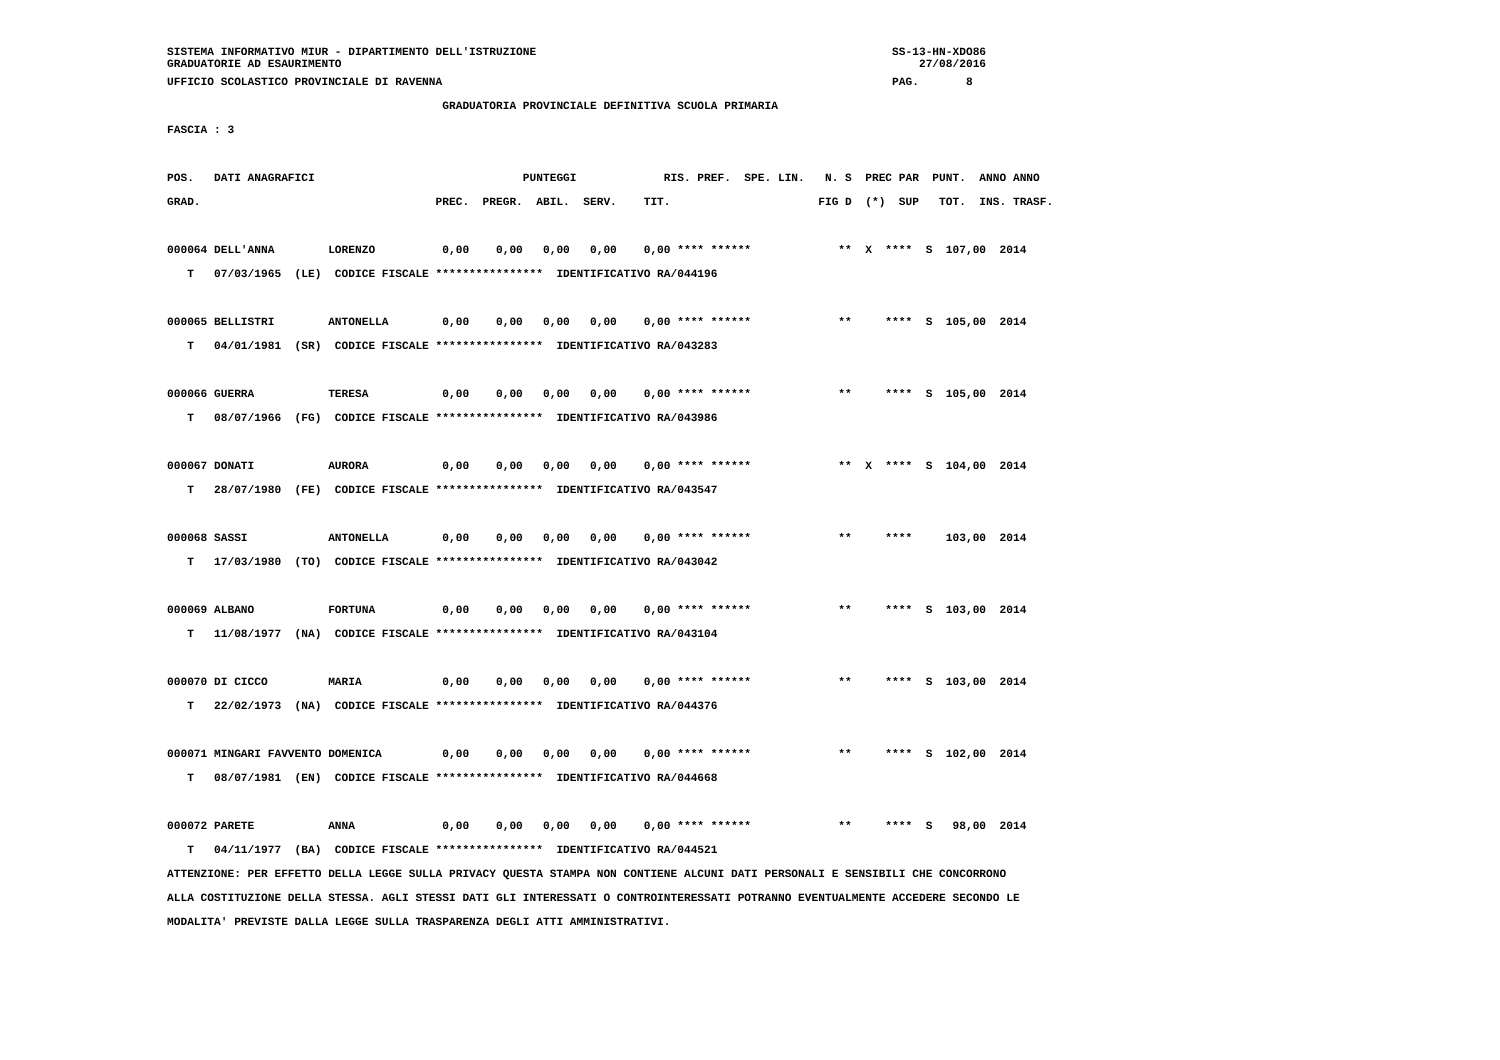SISTEMA INFORMATIVO MIUR - DIPARTIMENTO DELL'ISTRUZIONE                                                     SS-13-HN-XDO86
GRADUATORIE AD ESAURIMENTO                                                                                      27/08/2016
UFFICIO SCOLASTICO PROVINCIALE DI RAVENNA                                                                   PAG.       8
                                         GRADUATORIA PROVINCIALE DEFINITIVA SCUOLA PRIMARIA
FASCIA : 3

POS.   DATI ANAGRAFICI                               PUNTEGGI             RIS. PREF.  SPE. LIN.   N. S  PREC PAR  PUNT.  ANNO ANNO
GRAD.                                   PREC.  PREGR.  ABIL.  SERV.    TIT.                      FIG D  (*)  SUP   TOT.  INS. TRASF.

000064 DELL'ANNA        LORENZO          0,00    0,00   0,00   0,00    0,00 **** ******             **  X  ****  S  107,00  2014
   T   07/03/1965  (LE)  CODICE FISCALE ****************  IDENTIFICATIVO RA/044196

000065 BELLISTRI        ANTONELLA        0,00    0,00   0,00   0,00    0,00 **** ******             **     ****  S  105,00  2014
   T   04/01/1981  (SR)  CODICE FISCALE ****************  IDENTIFICATIVO RA/043283

000066 GUERRA           TERESA           0,00    0,00   0,00   0,00    0,00 **** ******             **     ****  S  105,00  2014
   T   08/07/1966  (FG)  CODICE FISCALE ****************  IDENTIFICATIVO RA/043986

000067 DONATI           AURORA           0,00    0,00   0,00   0,00    0,00 **** ******             **  X  ****  S  104,00  2014
   T   28/07/1980  (FE)  CODICE FISCALE ****************  IDENTIFICATIVO RA/043547

000068 SASSI            ANTONELLA        0,00    0,00   0,00   0,00    0,00 **** ******             **     ****     103,00  2014
   T   17/03/1980  (TO)  CODICE FISCALE ****************  IDENTIFICATIVO RA/043042

000069 ALBANO           FORTUNA          0,00    0,00   0,00   0,00    0,00 **** ******             **     ****  S  103,00  2014
   T   11/08/1977  (NA)  CODICE FISCALE ****************  IDENTIFICATIVO RA/043104

000070 DI CICCO         MARIA            0,00    0,00   0,00   0,00    0,00 **** ******             **     ****  S  103,00  2014
   T   22/02/1973  (NA)  CODICE FISCALE ****************  IDENTIFICATIVO RA/044376

000071 MINGARI FAVVENTO DOMENICA         0,00    0,00   0,00   0,00    0,00 **** ******             **     ****  S  102,00  2014
   T   08/07/1981  (EN)  CODICE FISCALE ****************  IDENTIFICATIVO RA/044668

000072 PARETE           ANNA             0,00    0,00   0,00   0,00    0,00 **** ******             **     ****  S   98,00  2014
   T   04/11/1977  (BA)  CODICE FISCALE ****************  IDENTIFICATIVO RA/044521
ATTENZIONE: PER EFFETTO DELLA LEGGE SULLA PRIVACY QUESTA STAMPA NON CONTIENE ALCUNI DATI PERSONALI E SENSIBILI CHE CONCORRONO
ALLA COSTITUZIONE DELLA STESSA. AGLI STESSI DATI GLI INTERESSATI O CONTROINTERESSATI POTRANNO EVENTUALMENTE ACCEDERE SECONDO LE
MODALITA' PREVISTE DALLA LEGGE SULLA TRASPARENZA DEGLI ATTI AMMINISTRATIVI.